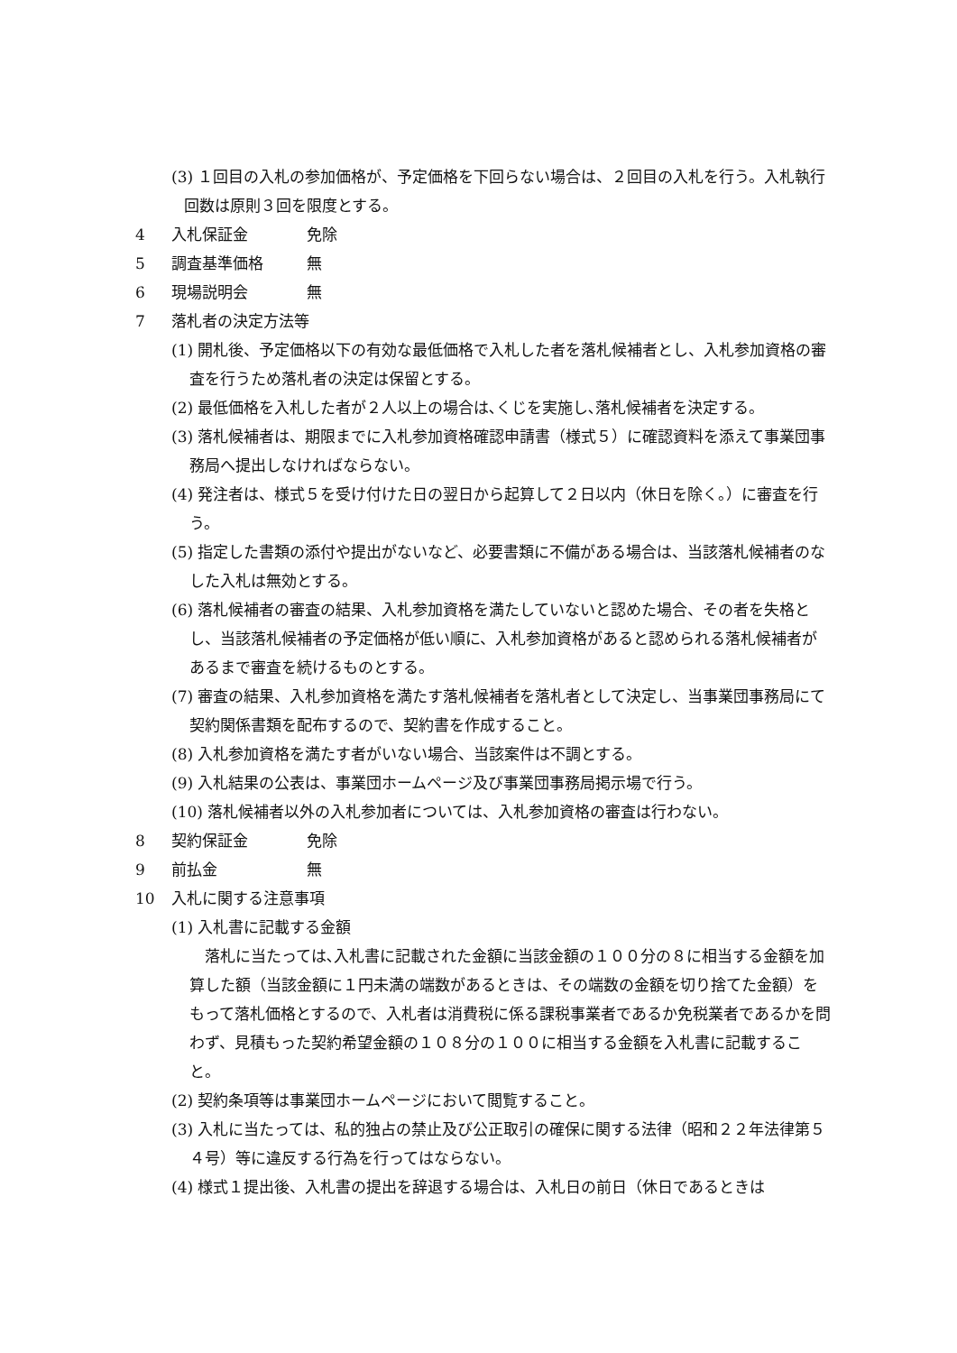(3) １回目の入札の参加価格が、予定価格を下回らない場合は、２回目の入札を行う。入札執行回数は原則３回を限度とする。
4 入札保証金 免除
5 調査基準価格 無
6 現場説明会 無
7 落札者の決定方法等
(1) 開札後、予定価格以下の有効な最低価格で入札した者を落札候補者とし、入札参加資格の審査を行うため落札者の決定は保留とする。
(2) 最低価格を入札した者が２人以上の場合は､くじを実施し､落札候補者を決定する。
(3) 落札候補者は、期限までに入札参加資格確認申請書（様式５）に確認資料を添えて事業団事務局へ提出しなければならない。
(4) 発注者は、様式５を受け付けた日の翌日から起算して２日以内（休日を除く。）に審査を行う。
(5) 指定した書類の添付や提出がないなど、必要書類に不備がある場合は、当該落札候補者のなした入札は無効とする。
(6) 落札候補者の審査の結果、入札参加資格を満たしていないと認めた場合、その者を失格とし、当該落札候補者の予定価格が低い順に、入札参加資格があると認められる落札候補者があるまで審査を続けるものとする。
(7) 審査の結果、入札参加資格を満たす落札候補者を落札者として決定し、当事業団事務局にて契約関係書類を配布するので、契約書を作成すること。
(8) 入札参加資格を満たす者がいない場合、当該案件は不調とする。
(9) 入札結果の公表は、事業団ホームページ及び事業団事務局掲示場で行う。
(10) 落札候補者以外の入札参加者については、入札参加資格の審査は行わない。
8 契約保証金 免除
9 前払金 無
10 入札に関する注意事項
(1) 入札書に記載する金額
落札に当たっては､入札書に記載された金額に当該金額の１００分の８に相当する金額を加算した額（当該金額に１円未満の端数があるときは、その端数の金額を切り捨てた金額）をもって落札価格とするので、入札者は消費税に係る課税事業者であるか免税業者であるかを問わず、見積もった契約希望金額の１０８分の１００に相当する金額を入札書に記載すること。
(2) 契約条項等は事業団ホームページにおいて閲覧すること。
(3) 入札に当たっては、私的独占の禁止及び公正取引の確保に関する法律（昭和２２年法律第５４号）等に違反する行為を行ってはならない。
(4) 様式１提出後、入札書の提出を辞退する場合は、入札日の前日（休日であるときは